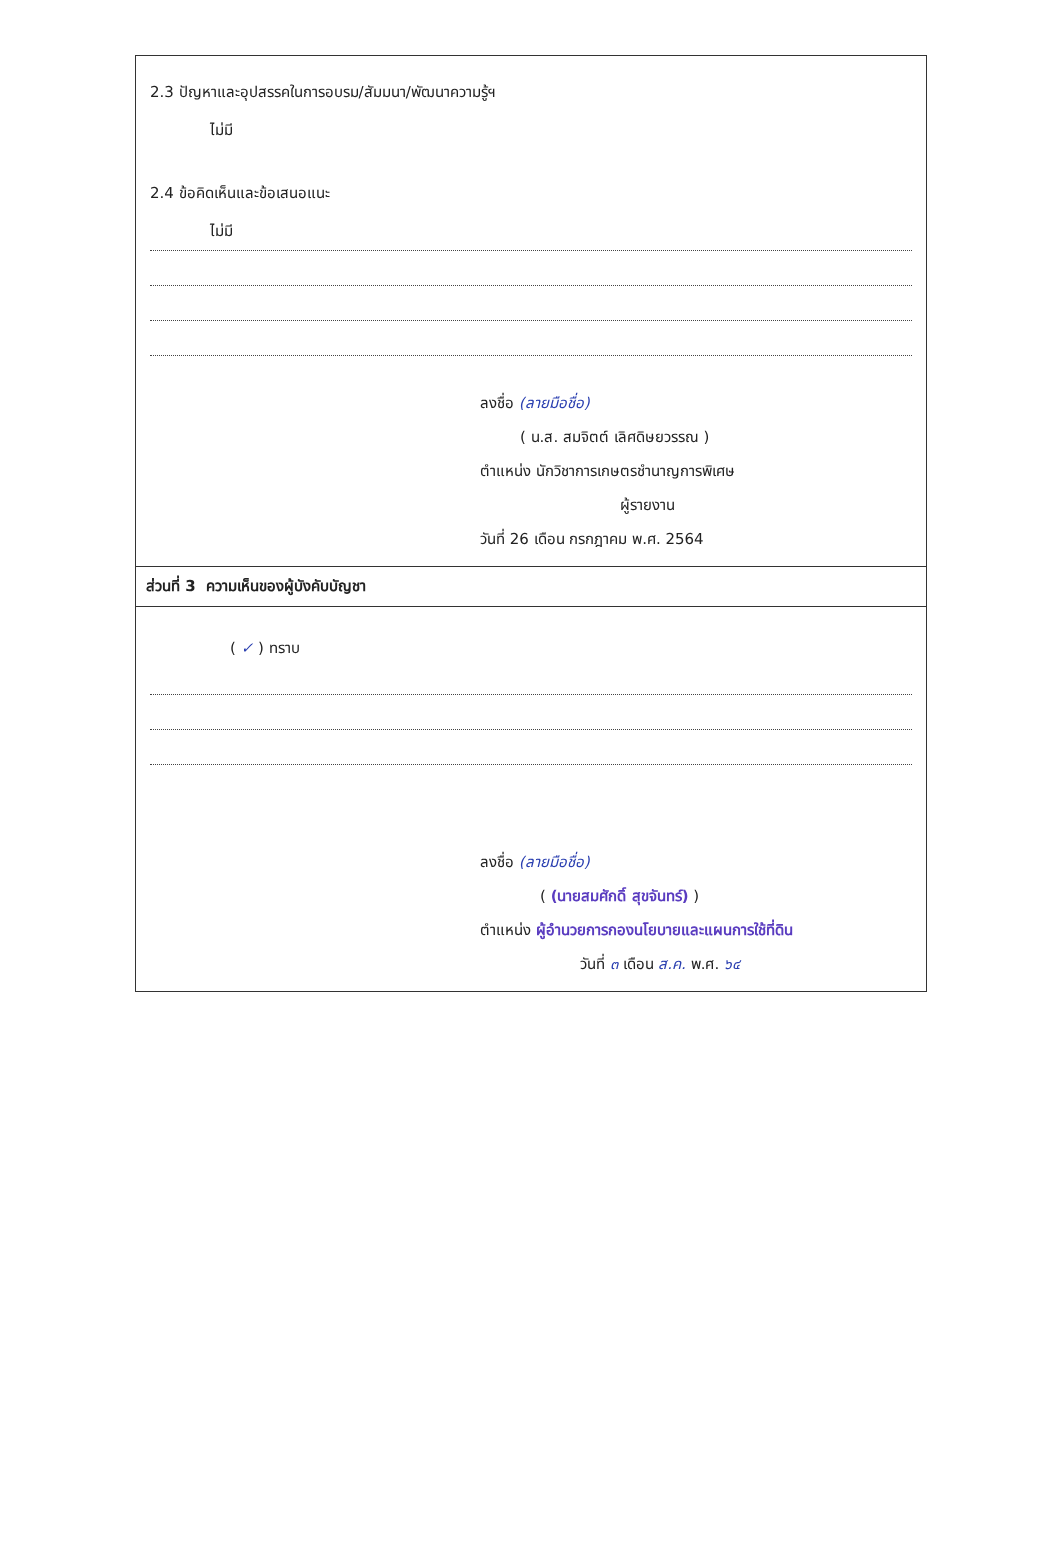2.3 ปัญหาและอุปสรรคในการอบรม/สัมมนา/พัฒนาความรู้ฯ
ไม่มี
2.4 ข้อคิดเห็นและข้อเสนอแนะ
ไม่มี
ลงชื่อ (ลายมือชื่อ)
( น.ส. สมจิตต์ เลิศดิษยวรรณ )
ตำแหน่ง นักวิชาการเกษตรชำนาญการพิเศษ
ผู้รายงาน
วันที่ 26 เดือน กรกฎาคม พ.ศ. 2564
ส่วนที่ 3 ความเห็นของผู้บังคับบัญชา
( ✓ ) ทราบ
ลงชื่อ (ลายมือชื่อ)
( (นายสมศักดิ์ สุขจันทร์) )
ตำแหน่ง ผู้อำนวยการกองนโยบายและแผนการใช้ที่ดิน
วันที่ ๓ เดือน ส.ค. พ.ศ. ๖๔